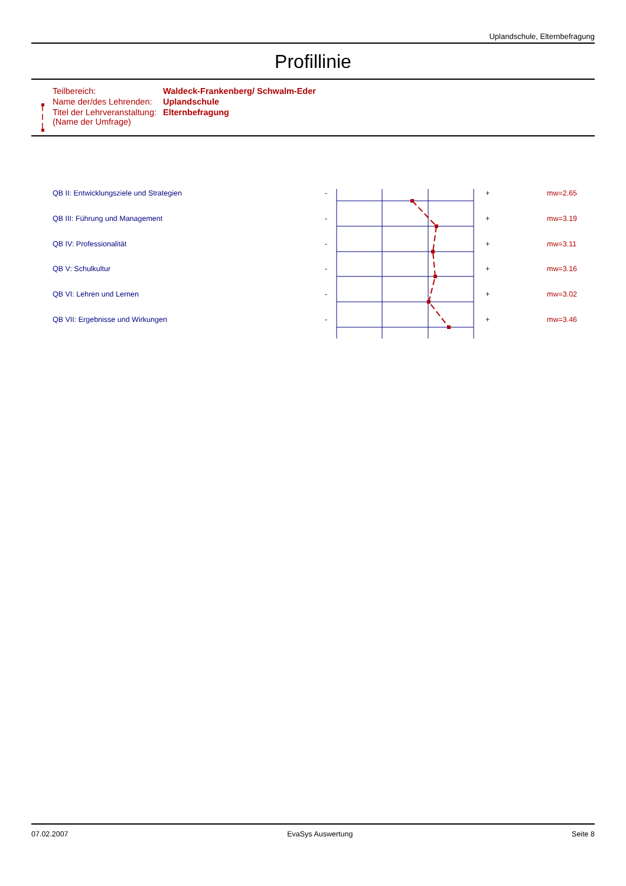Uplandschule, Elternbefragung
Profillinie
| Teilbereich: | Waldeck-Frankenberg/ Schwalm-Eder |
| Name der/des Lehrenden: | Uplandschule |
| Titel der Lehrveranstaltung: (Name der Umfrage) | Elternbefragung |
| QB II: Entwicklungsziele und Strategien | - | | + | mw=2.65 |
| QB III: Führung und Management | - | | + | mw=3.19 |
| QB IV: Professionalität | - | | + | mw=3.11 |
| QB V: Schulkultur | - | | + | mw=3.16 |
| QB VI: Lehren und Lernen | - | | + | mw=3.02 |
| QB VII: Ergebnisse und Wirkungen | - | | + | mw=3.46 |
07.02.2007 EvaSys Auswertung Seite 8